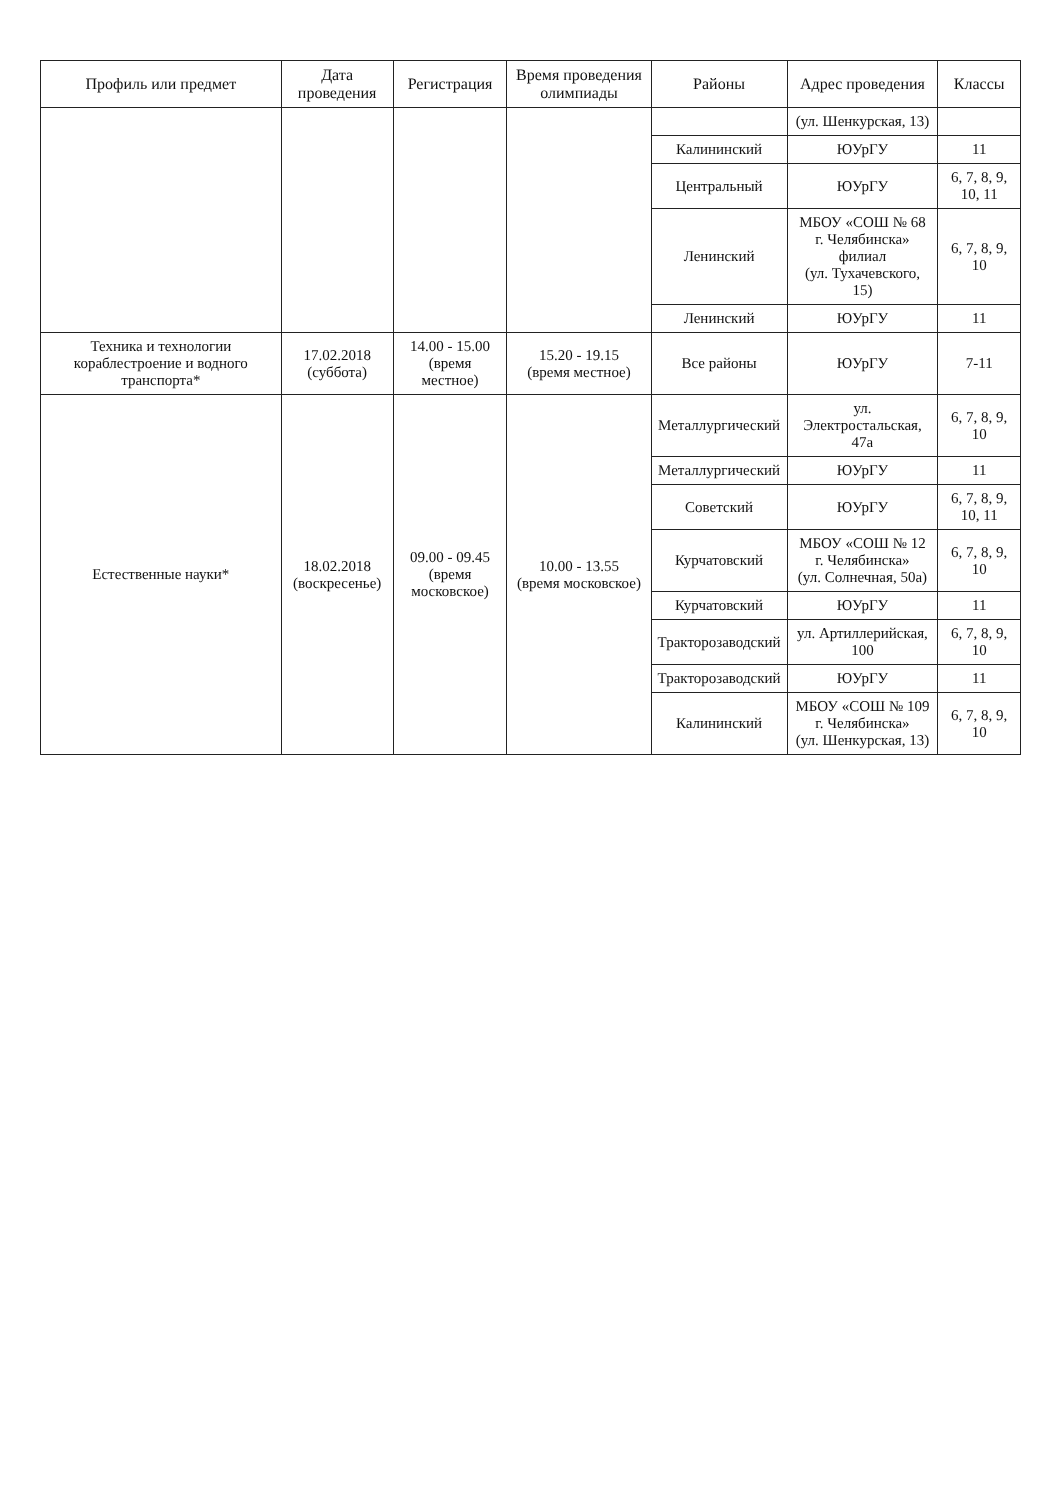| Профиль или предмет | Дата проведения | Регистрация | Время проведения олимпиады | Районы | Адрес проведения | Классы |
| --- | --- | --- | --- | --- | --- | --- |
| | | | | | (ул. Шенкурская, 13) | |
| | | | | Калининский | ЮУрГУ | 11 |
| | | | | Центральный | ЮУрГУ | 6, 7, 8, 9, 10, 11 |
| | | | | Ленинский | МБОУ «СОШ № 68 г. Челябинска» филиал (ул. Тухачевского, 15) | 6, 7, 8, 9, 10 |
| | | | | Ленинский | ЮУрГУ | 11 |
| Техника и технологии кораблестроение и водного транспорта* | 17.02.2018 (суббота) | 14.00 - 15.00 (время местное) | 15.20 - 19.15 (время местное) | Все районы | ЮУрГУ | 7-11 |
| Естественные науки* | 18.02.2018 (воскресенье) | 09.00 - 09.45 (время московское) | 10.00 - 13.55 (время московское) | Металлургический | ул. Электростальская, 47а | 6, 7, 8, 9, 10 |
| | | | | Металлургический | ЮУрГУ | 11 |
| | | | | Советский | ЮУрГУ | 6, 7, 8, 9, 10, 11 |
| | | | | Курчатовский | МБОУ «СОШ № 12 г. Челябинска» (ул. Солнечная, 50а) | 6, 7, 8, 9, 10 |
| | | | | Курчатовский | ЮУрГУ | 11 |
| | | | | Тракторозаводский | ул. Артиллерийская, 100 | 6, 7, 8, 9, 10 |
| | | | | Тракторозаводский | ЮУрГУ | 11 |
| | | | | Калининский | МБОУ «СОШ № 109 г. Челябинска» (ул. Шенкурская, 13) | 6, 7, 8, 9, 10 |